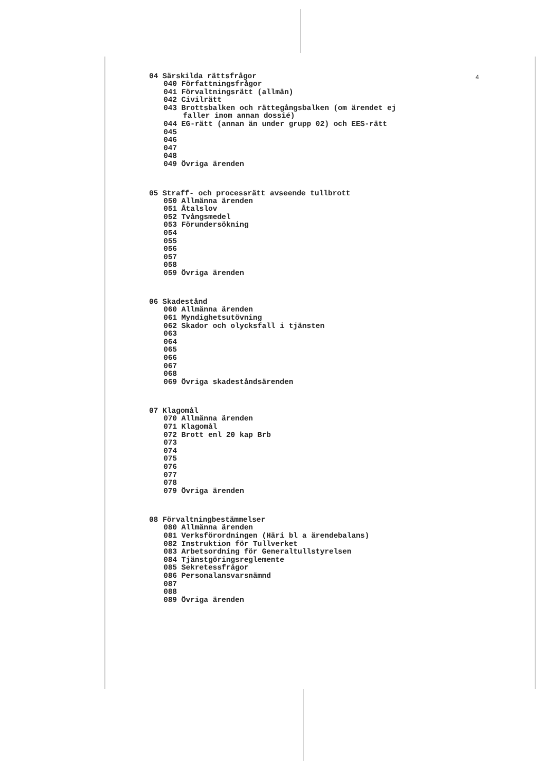4
04 Särskilda rättsfrågor
040 Författningsfrågor
041 Förvaltningsrätt (allmän)
042 Civilrätt
043 Brottsbalken och rättegångsbalken (om ärendet ej
faller inom annan dossié)
044 EG-rätt (annan än under grupp 02) och EES-rätt
045
046
047
048
049 Övriga ärenden
05 Straff- och processrätt avseende tullbrott
050 Allmänna ärenden
051 Åtalslov
052 Tvångsmedel
053 Förundersökning
054
055
056
057
058
059 Övriga ärenden
06 Skadestånd
060 Allmänna ärenden
061 Myndighetsutövning
062 Skador och olycksfall i tjänsten
063
064
065
066
067
068
069 Övriga skadeståndsärenden
07 Klagomål
070 Allmänna ärenden
071 Klagomål
072 Brott enl 20 kap Brb
073
074
075
076
077
078
079 Övriga ärenden
08 Förvaltningbestämmelser
080 Allmänna ärenden
081 Verksförordningen (Häri bl a ärendebalans)
082 Instruktion för Tullverket
083 Arbetsordning för Generaltullstyrelsen
084 Tjänstgöringsreglemente
085 Sekretessfrågor
086 Personalansvarsnämnd
087
088
089 Övriga ärenden